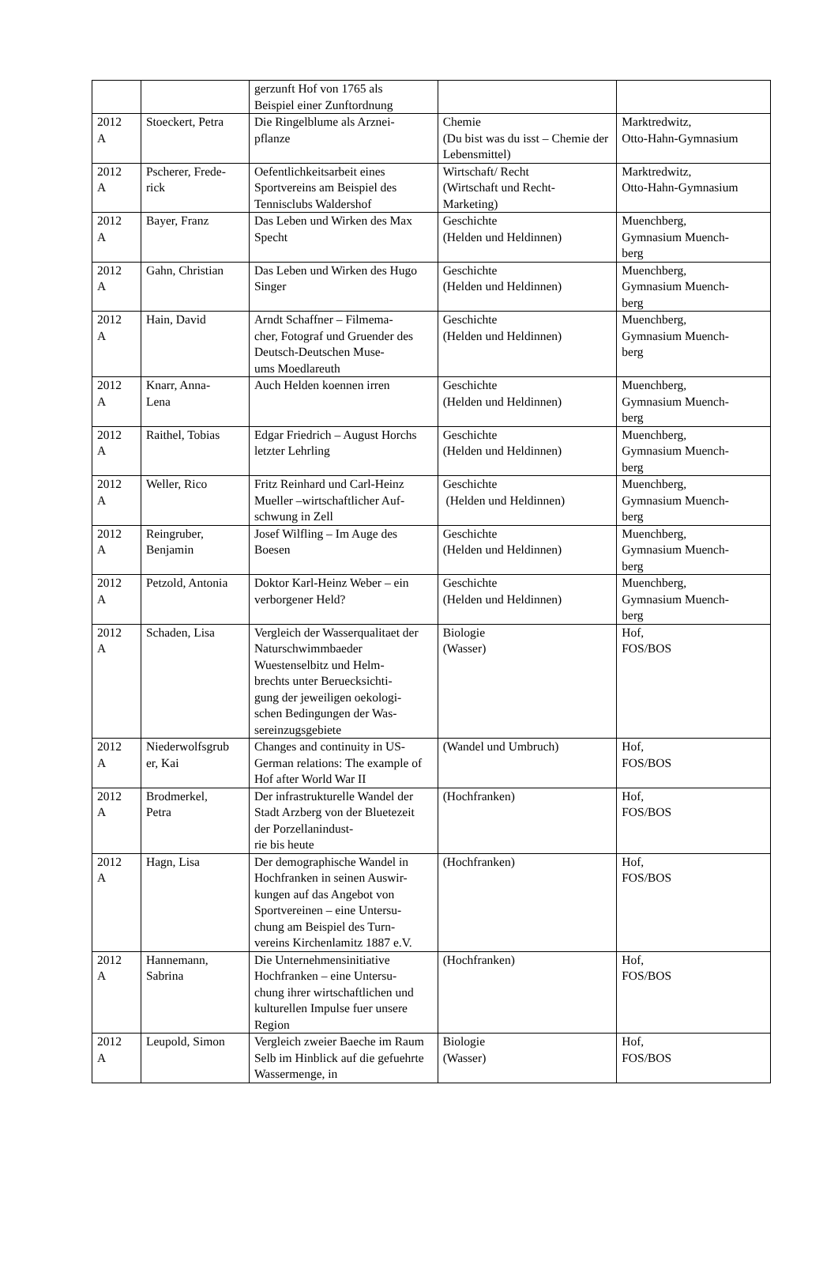| | | gerzunft Hof von 1765 als Beispiel einer Zunftordnung | | |
| 2012 A | Stoeckert, Petra | Die Ringelblume als Arznei- pflanze | Chemie (Du bist was du isst – Chemie der Lebensmittel) | Marktredwitz, Otto-Hahn-Gymnasium |
| 2012 A | Pscherer, Frede- rick | Oefentlichkeitsarbeit eines Sportvereins am Beispiel des Tennisclubs Waldershof | Wirtschaft/ Recht (Wirtschaft und Recht- Marketing) | Marktredwitz, Otto-Hahn-Gymnasium |
| 2012 A | Bayer, Franz | Das Leben und Wirken des Max Specht | Geschichte (Helden und Heldinnen) | Muenchberg, Gymnasium Muench- berg |
| 2012 A | Gahn, Christian | Das Leben und Wirken des Hugo Singer | Geschichte (Helden und Heldinnen) | Muenchberg, Gymnasium Muench- berg |
| 2012 A | Hain, David | Arndt Schaffner – Filmema- cher, Fotograf und Gruender des Deutsch-Deutschen Muse- ums Moedlareuth | Geschichte (Helden und Heldinnen) | Muenchberg, Gymnasium Muench- berg |
| 2012 A | Knarr, Anna- Lena | Auch Helden koennen irren | Geschichte (Helden und Heldinnen) | Muenchberg, Gymnasium Muench- berg |
| 2012 A | Raithel, Tobias | Edgar Friedrich – August Horchs letzter Lehrling | Geschichte (Helden und Heldinnen) | Muenchberg, Gymnasium Muench- berg |
| 2012 A | Weller, Rico | Fritz Reinhard und Carl-Heinz Mueller –wirtschaftlicher Auf- schwung in Zell | Geschichte (Helden und Heldinnen) | Muenchberg, Gymnasium Muench- berg |
| 2012 A | Reingruber, Benjamin | Josef Wilfling – Im Auge des Boesen | Geschichte (Helden und Heldinnen) | Muenchberg, Gymnasium Muench- berg |
| 2012 A | Petzold, Antonia | Doktor Karl-Heinz Weber – ein verborgener Held? | Geschichte (Helden und Heldinnen) | Muenchberg, Gymnasium Muench- berg |
| 2012 A | Schaden, Lisa | Vergleich der Wasserqualitaet der Naturschwimmbaeder Wuestenselbitz und Helm- brechts unter Beruecksichti- gung der jeweiligen oekologi- schen Bedingungen der Was- sereinzugsgebiete | Biologie (Wasser) | Hof, FOS/BOS |
| 2012 A | Niederwolfsgrub er, Kai | Changes and continuity in US-German relations: The example of Hof after World War II | (Wandel und Umbruch) | Hof, FOS/BOS |
| 2012 A | Brodmerkel, Petra | Der infrastrukturelle Wandel der Stadt Arzberg von der Bluetezeit der Porzellanindust- rie bis heute | (Hochfranken) | Hof, FOS/BOS |
| 2012 A | Hagn, Lisa | Der demographische Wandel in Hochfranken in seinen Auswir- kungen auf das Angebot von Sportvereinen – eine Untersu- chung am Beispiel des Turn- vereins Kirchenlamitz 1887 e.V. | (Hochfranken) | Hof, FOS/BOS |
| 2012 A | Hannemann, Sabrina | Die Unternehmensinitiative Hochfranken – eine Untersu- chung ihrer wirtschaftlichen und kulturellen Impulse fuer unsere Region | (Hochfranken) | Hof, FOS/BOS |
| 2012 A | Leupold, Simon | Vergleich zweier Baeche im Raum Selb im Hinblick auf die gefuehrte Wassermenge, in | Biologie (Wasser) | Hof, FOS/BOS |